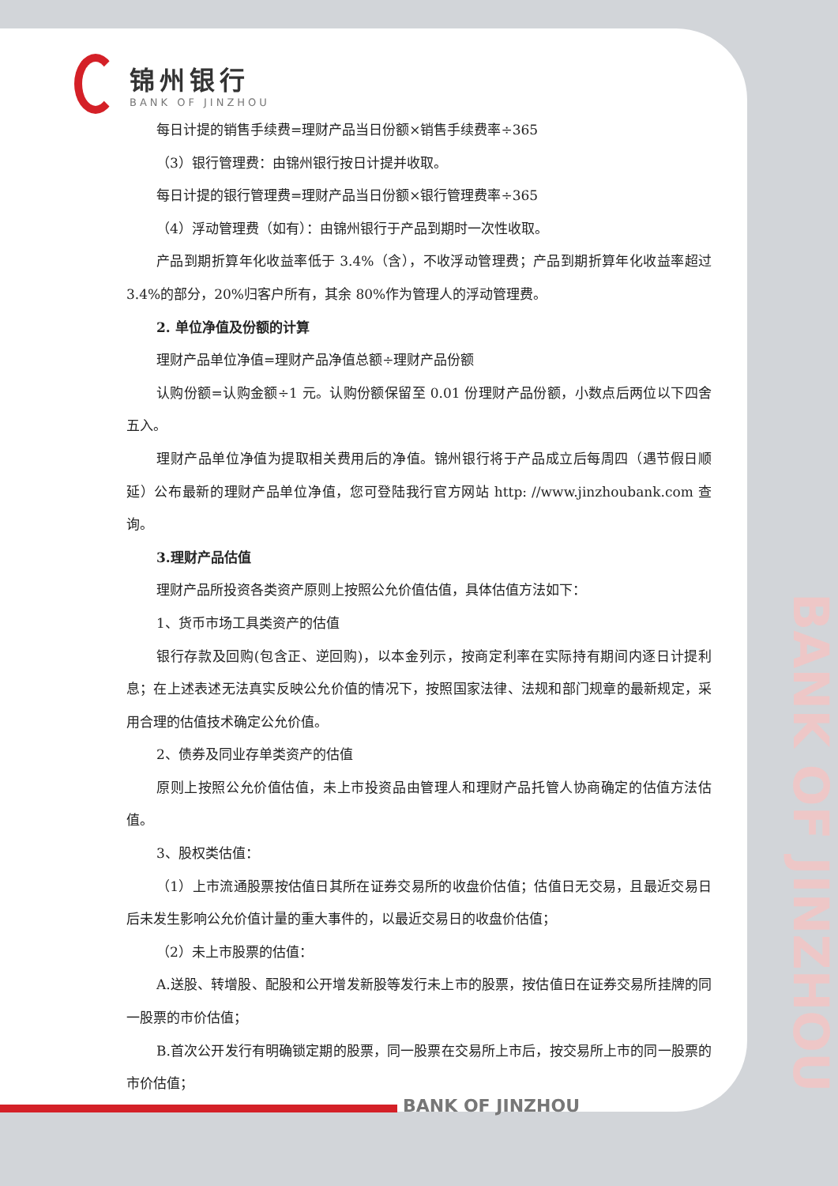BANK OF JINZHOU
锦州银行
BANK OF JINZHOU
每日计提的销售手续费=理财产品当日份额×销售手续费率÷365
（3）银行管理费：由锦州银行按日计提并收取。
每日计提的银行管理费=理财产品当日份额×银行管理费率÷365
（4）浮动管理费（如有）：由锦州银行于产品到期时一次性收取。
产品到期折算年化收益率低于 3.4%（含），不收浮动管理费；产品到期折算年化收益率超过 3.4%的部分，20%归客户所有，其余 80%作为管理人的浮动管理费。
2. 单位净值及份额的计算
理财产品单位净值=理财产品净值总额÷理财产品份额
认购份额=认购金额÷1 元。认购份额保留至 0.01 份理财产品份额，小数点后两位以下四舍五入。
理财产品单位净值为提取相关费用后的净值。锦州银行将于产品成立后每周四（遇节假日顺延）公布最新的理财产品单位净值，您可登陆我行官方网站 http: //www.jinzhoubank.com 查询。
3.理财产品估值
理财产品所投资各类资产原则上按照公允价值估值，具体估值方法如下：
1、货币市场工具类资产的估值
银行存款及回购(包含正、逆回购)，以本金列示，按商定利率在实际持有期间内逐日计提利息；在上述表述无法真实反映公允价值的情况下，按照国家法律、法规和部门规章的最新规定，采用合理的估值技术确定公允价值。
2、债券及同业存单类资产的估值
原则上按照公允价值估值，未上市投资品由管理人和理财产品托管人协商确定的估值方法估值。
3、股权类估值：
（1）上市流通股票按估值日其所在证券交易所的收盘价估值；估值日无交易，且最近交易日后未发生影响公允价值计量的重大事件的，以最近交易日的收盘价估值；
（2）未上市股票的估值：
A.送股、转增股、配股和公开增发新股等发行未上市的股票，按估值日在证券交易所挂牌的同一股票的市价估值；
B.首次公开发行有明确锁定期的股票，同一股票在交易所上市后，按交易所上市的同一股票的市价估值；
BANK OF JINZHOU